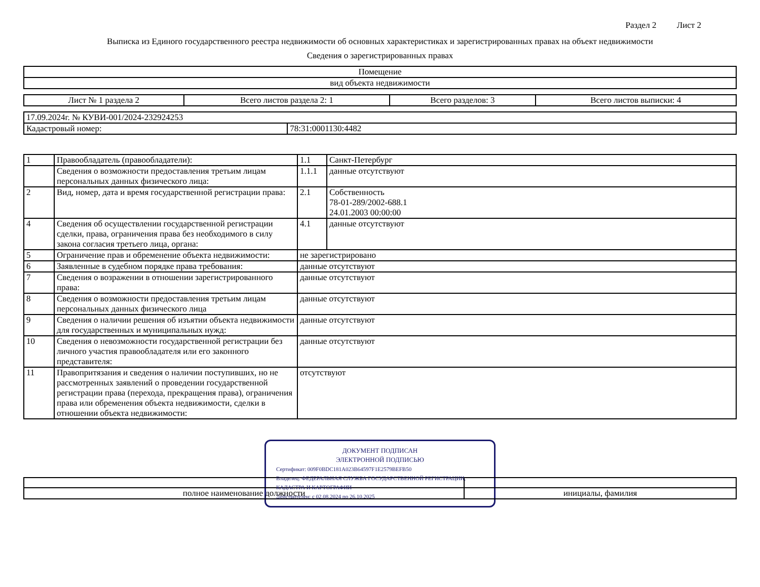Раздел 2 Лист 2
Выписка из Единого государственного реестра недвижимости об основных характеристиках и зарегистрированных правах на объект недвижимости
Сведения о зарегистрированных правах
| Помещение |
| вид объекта недвижимости |
| Лист № 1 раздела 2 | Всего листов раздела 2: 1 | Всего разделов: 3 | Всего листов выписки: 4 |
| 17.09.2024г. № КУВИ-001/2024-232924253 | |
| Кадастровый номер: | 78:31:0001130:4482 |
| 1 | Правообладатель (правообладатели): | 1.1 | Санкт-Петербург |
| | Сведения о возможности предоставления третьим лицам персональных данных физического лица: | 1.1.1 | данные отсутствуют |
| 2 | Вид, номер, дата и время государственной регистрации права: | 2.1 | Собственность 78-01-289/2002-688.1 24.01.2003 00:00:00 |
| 4 | Сведения об осуществлении государственной регистрации сделки, права, ограничения права без необходимого в силу закона согласия третьего лица, органа: | 4.1 | данные отсутствуют |
| 5 | Ограничение прав и обременение объекта недвижимости: | не зарегистрировано | |
| 6 | Заявленные в судебном порядке права требования: | данные отсутствуют | |
| 7 | Сведения о возражении в отношении зарегистрированного права: | данные отсутствуют | |
| 8 | Сведения о возможности предоставления третьим лицам персональных данных физического лица | данные отсутствуют | |
| 9 | Сведения о наличии решения об изъятии объекта недвижимости для государственных и муниципальных нужд: | данные отсутствуют | |
| 10 | Сведения о невозможности государственной регистрации без личного участия правообладателя или его законного представителя: | данные отсутствуют | |
| 11 | Правопритязания и сведения о наличии поступивших, но не рассмотренных заявлений о проведении государственной регистрации права (перехода, прекращения права), ограничения права или обременения объекта недвижимости, сделки в отношении объекта недвижимости: | отсутствуют | |
ДОКУМЕНТ ПОДПИСАН
ЭЛЕКТРОННОЙ ПОДПИСЬЮ
Сертификат: 009F0BDC181A023B64597F1E2579BEFB50
Владелец: ФЕДЕРАЛЬНАЯ СЛУЖБА ГОСУДАРСТВЕННОЙ РЕГИСТРАЦИИ, КАДАСТРА И КАРТОГРАФИИ
Действителен: с 02.08.2024 по 26.10.2025
| полное наименование должности | инициалы, фамилия |